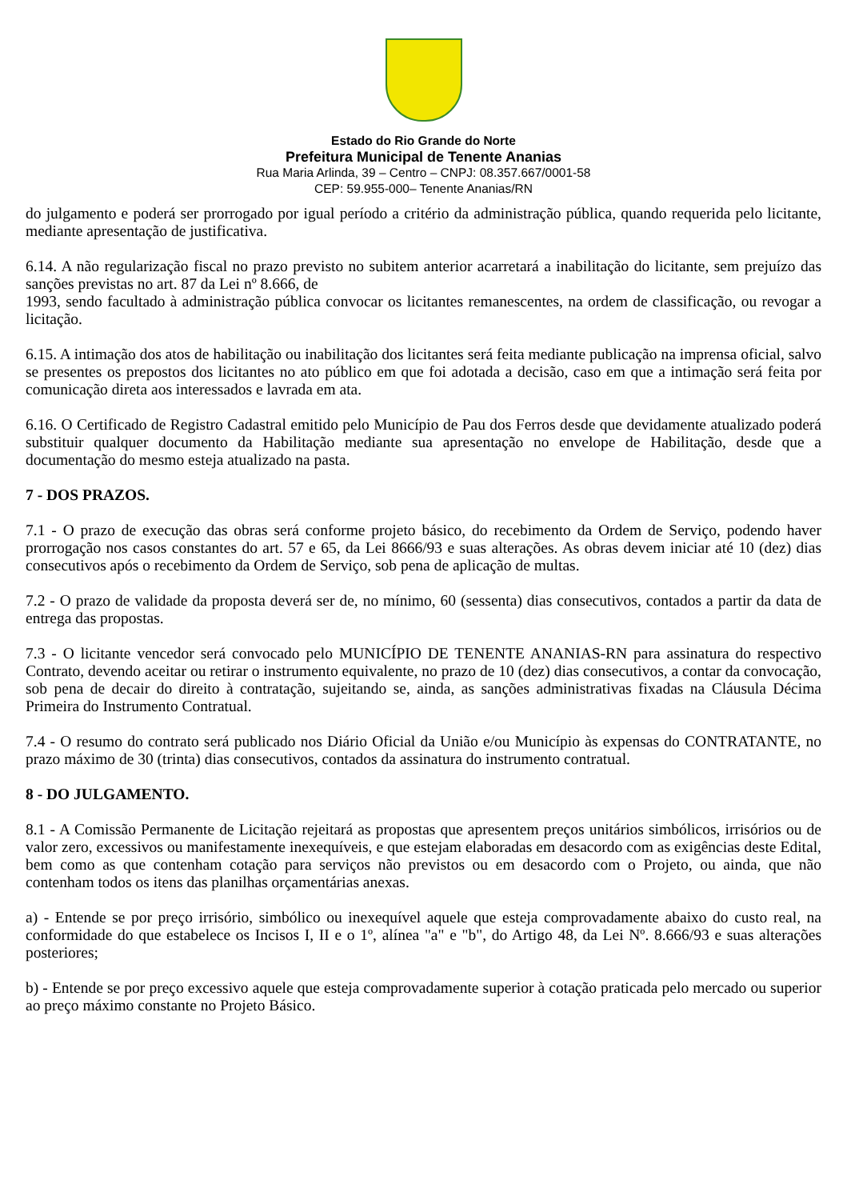Estado do Rio Grande do Norte
Prefeitura Municipal de Tenente Ananias
Rua Maria Arlinda, 39 – Centro – CNPJ: 08.357.667/0001-58
CEP: 59.955-000– Tenente Ananias/RN
do julgamento e poderá ser prorrogado por igual período a critério da administração pública, quando requerida pelo licitante, mediante apresentação de justificativa.
6.14. A não regularização fiscal no prazo previsto no subitem anterior acarretará a inabilitação do licitante, sem prejuízo das sanções previstas no art. 87 da Lei nº 8.666, de
1993, sendo facultado à administração pública convocar os licitantes remanescentes, na ordem de classificação, ou revogar a licitação.
6.15. A intimação dos atos de habilitação ou inabilitação dos licitantes será feita mediante publicação na imprensa oficial, salvo se presentes os prepostos dos licitantes no ato público em que foi adotada a decisão, caso em que a intimação será feita por comunicação direta aos interessados e lavrada em ata.
6.16. O Certificado de Registro Cadastral emitido pelo Município de Pau dos Ferros desde que devidamente atualizado poderá substituir qualquer documento da Habilitação mediante sua apresentação no envelope de Habilitação, desde que a documentação do mesmo esteja atualizado na pasta.
7 - DOS PRAZOS.
7.1 - O prazo de execução das obras será conforme projeto básico, do recebimento da Ordem de Serviço, podendo haver prorrogação nos casos constantes do art. 57 e 65, da Lei 8666/93 e suas alterações. As obras devem iniciar até 10 (dez) dias consecutivos após o recebimento da Ordem de Serviço, sob pena de aplicação de multas.
7.2 - O prazo de validade da proposta deverá ser de, no mínimo, 60 (sessenta) dias consecutivos, contados a partir da data de entrega das propostas.
7.3 - O licitante vencedor será convocado pelo MUNICÍPIO DE TENENTE ANANIAS-RN para assinatura do respectivo Contrato, devendo aceitar ou retirar o instrumento equivalente, no prazo de 10 (dez) dias consecutivos, a contar da convocação, sob pena de decair do direito à contratação, sujeitando se, ainda, as sanções administrativas fixadas na Cláusula Décima Primeira do Instrumento Contratual.
7.4 - O resumo do contrato será publicado nos Diário Oficial da União e/ou Município às expensas do CONTRATANTE, no prazo máximo de 30 (trinta) dias consecutivos, contados da assinatura do instrumento contratual.
8 - DO JULGAMENTO.
8.1 - A Comissão Permanente de Licitação rejeitará as propostas que apresentem preços unitários simbólicos, irrisórios ou de valor zero, excessivos ou manifestamente inexequíveis, e que estejam elaboradas em desacordo com as exigências deste Edital, bem como as que contenham cotação para serviços não previstos ou em desacordo com o Projeto, ou ainda, que não contenham todos os itens das planilhas orçamentárias anexas.
a) - Entende se por preço irrisório, simbólico ou inexequível aquele que esteja comprovadamente abaixo do custo real, na conformidade do que estabelece os Incisos I, II e o 1º, alínea "a" e "b", do Artigo 48, da Lei Nº. 8.666/93 e suas alterações posteriores;
b) - Entende se por preço excessivo aquele que esteja comprovadamente superior à cotação praticada pelo mercado ou superior ao preço máximo constante no Projeto Básico.